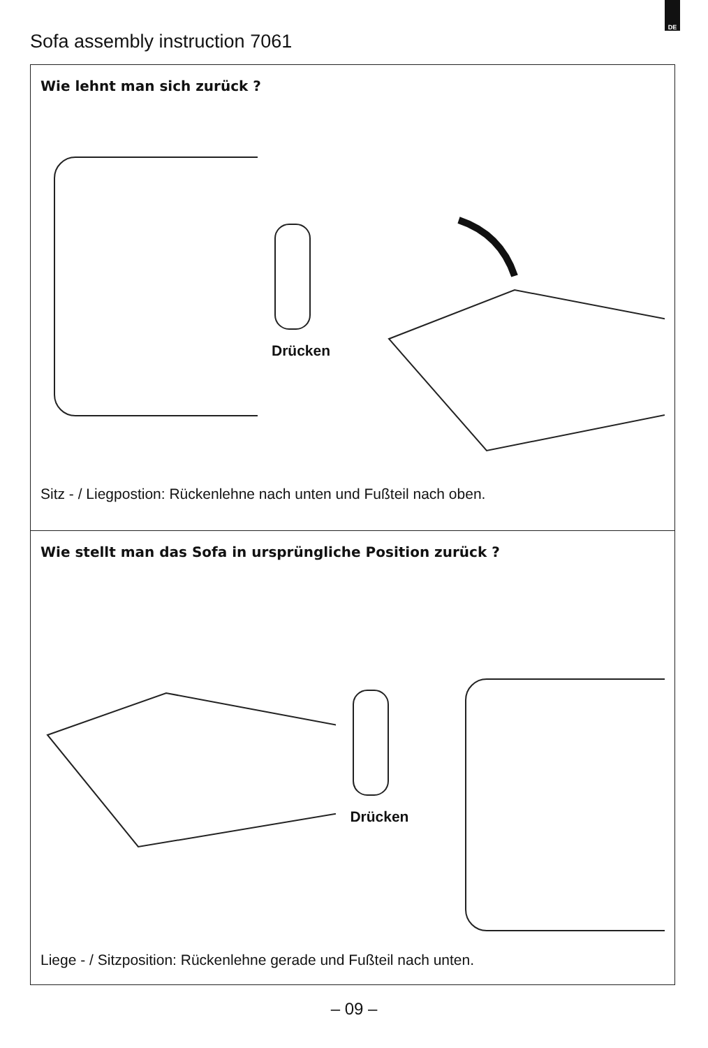DE
Sofa assembly instruction 7061
Wie lehnt man sich zurück ?
Drücken
Sitz - / Liegpostion: Rückenlehne nach unten und Fußteil nach oben.
Wie stellt man das Sofa in ursprüngliche Position zurück ?
Drücken
Liege - / Sitzposition: Rückenlehne gerade und Fußteil nach unten.
– 09 –